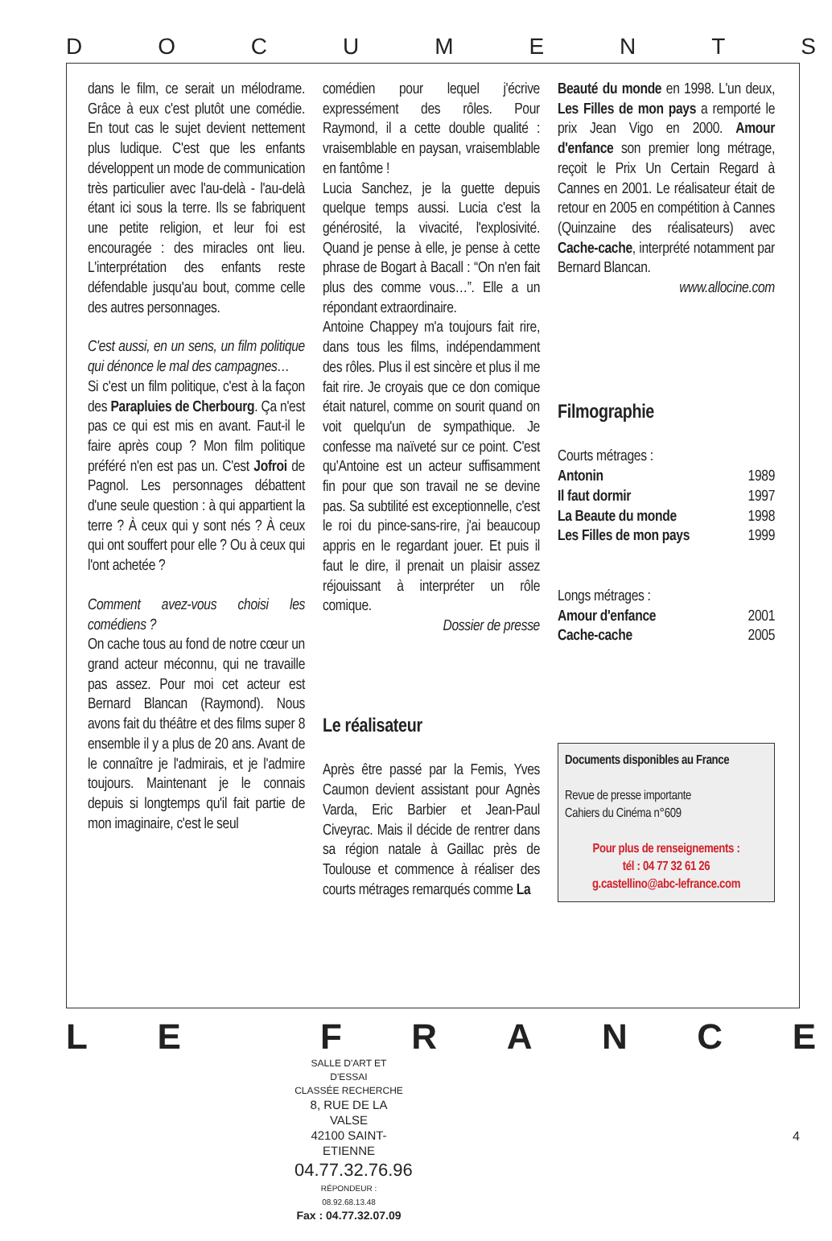DOCUMENTS
dans le film, ce serait un mélodrame. Grâce à eux c'est plutôt une comédie. En tout cas le sujet devient nettement plus ludique. C'est que les enfants développent un mode de communication très particulier avec l'au-delà - l'au-delà étant ici sous la terre. Ils se fabriquent une petite religion, et leur foi est encouragée : des miracles ont lieu. L'interprétation des enfants reste défendable jusqu'au bout, comme celle des autres personnages.
C'est aussi, en un sens, un film politique qui dénonce le mal des campagnes…
Si c'est un film politique, c'est à la façon des Parapluies de Cherbourg. Ça n'est pas ce qui est mis en avant. Faut-il le faire après coup ? Mon film politique préféré n'en est pas un. C'est Jofroi de Pagnol. Les personnages débattent d'une seule question : à qui appartient la terre ? À ceux qui y sont nés ? À ceux qui ont souffert pour elle ? Ou à ceux qui l'ont achetée ?
Comment avez-vous choisi les comédiens ?
On cache tous au fond de notre cœur un grand acteur méconnu, qui ne travaille pas assez. Pour moi cet acteur est Bernard Blancan (Raymond). Nous avons fait du théâtre et des films super 8 ensemble il y a plus de 20 ans. Avant de le connaître je l'admirais, et je l'admire toujours. Maintenant je le connais depuis si longtemps qu'il fait partie de mon imaginaire, c'est le seul
comédien pour lequel j'écrive expressément des rôles. Pour Raymond, il a cette double qualité : vraisemblable en paysan, vraisemblable en fantôme !
Lucia Sanchez, je la guette depuis quelque temps aussi. Lucia c'est la générosité, la vivacité, l'explosivité. Quand je pense à elle, je pense à cette phrase de Bogart à Bacall : “On n'en fait plus des comme vous…”. Elle a un répondant extraordinaire.
Antoine Chappey m'a toujours fait rire, dans tous les films, indépendamment des rôles. Plus il est sincère et plus il me fait rire. Je croyais que ce don comique était naturel, comme on sourit quand on voit quelqu'un de sympathique. Je confesse ma naïveté sur ce point. C'est qu'Antoine est un acteur suffisamment fin pour que son travail ne se devine pas. Sa subtilité est exceptionnelle, c'est le roi du pince-sans-rire, j'ai beaucoup appris en le regardant jouer. Et puis il faut le dire, il prenait un plaisir assez réjouissant à interpréter un rôle comique.
Dossier de presse
Le réalisateur
Après être passé par la Femis, Yves Caumon devient assistant pour Agnès Varda, Eric Barbier et Jean-Paul Civeyrac. Mais il décide de rentrer dans sa région natale à Gaillac près de Toulouse et commence à réaliser des courts métrages remarqués comme La
Beauté du monde en 1998. L'un deux, Les Filles de mon pays a remporté le prix Jean Vigo en 2000. Amour d'enfance son premier long métrage, reçoit le Prix Un Certain Regard à Cannes en 2001. Le réalisateur était de retour en 2005 en compétition à Cannes (Quinzaine des réalisateurs) avec Cache-cache, interprété notamment par Bernard Blancan.
www.allocine.com
Filmographie
Courts métrages :
Antonin 1989
Il faut dormir 1997
La Beaute du monde 1998
Les Filles de mon pays 1999
Longs métrages :
Amour d'enfance 2001
Cache-cache 2005
Documents disponibles au France
Revue de presse importante
Cahiers du Cinéma n°609
Pour plus de renseignements :
tél : 04 77 32 61 26
g.castellino@abc-lefrance.com
LE FRANCE
SALLE D'ART ET D'ESSAI
CLASSÉE RECHERCHE
8, RUE DE LA VALSE
42100 SAINT-ETIENNE
04.77.32.76.96
RÉPONDEUR : 08.92.68.13.48
Fax : 04.77.32.07.09
4